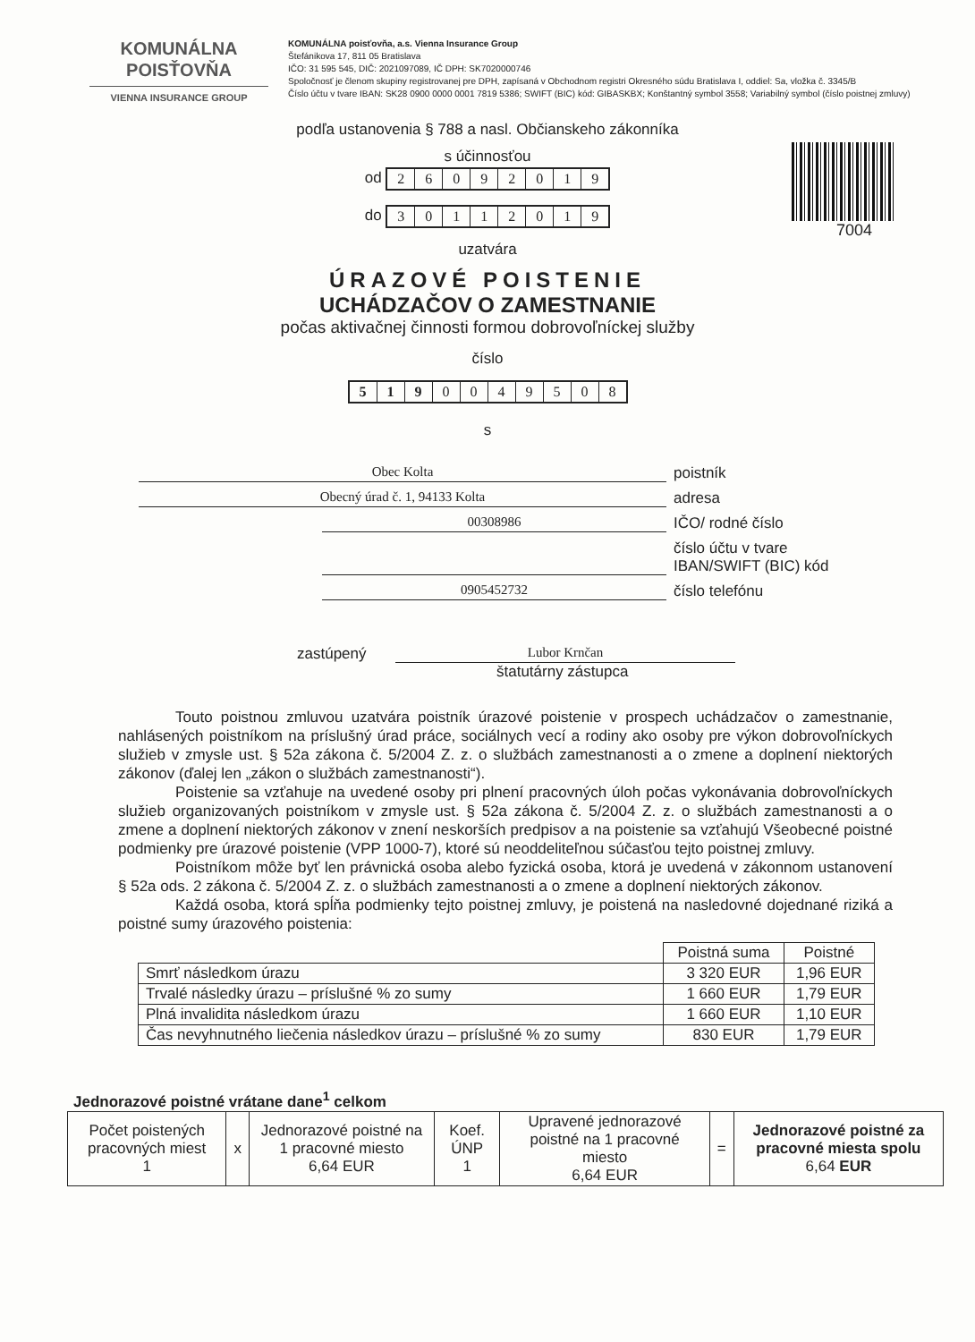KOMUNÁLNA
POISŤOVŇA
VIENNA INSURANCE GROUP
KOMUNÁLNA poisťovňa, a.s. Vienna Insurance Group
Štefánikova 17, 811 05 Bratislava
IČO: 31 595 545, DIČ: 2021097089, IČ DPH: SK7020000746
Spoločnosť je členom skupiny registrovanej pre DPH, zapísaná v Obchodnom registri Okresného súdu Bratislava I, oddiel: Sa, vložka č. 3345/B
Číslo účtu v tvare IBAN: SK28 0900 0000 0001 7819 5386; SWIFT (BIC) kód: GIBASKBX; Konštantný symbol 3558; Variabilný symbol (číslo poistnej zmluvy)
podľa ustanovenia § 788 a nasl. Občianskeho zákonníka
7004
s účinnosťou
od 26092019
do 30112019
uzatvára
ÚRAZOVÉ POISTENIE
UCHÁDZAČOV O ZAMESTNANIE
počas aktivačnej činnosti formou dobrovoľníckej služby
číslo
5190049508
s
Obec Kolta
poistník
Obecný úrad č. 1, 94133 Kolta
adresa
00308986
IČO/ rodné číslo
číslo účtu v tvare
IBAN/SWIFT (BIC) kód
0905452732
číslo telefónu
zastúpený
Lubor Krnčan
štatutárny zástupca
Touto poistnou zmluvou uzatvára poistník úrazové poistenie v prospech uchádzačov o zamestnanie, nahlásených poistníkom na príslušný úrad práce, sociálnych vecí a rodiny ako osoby pre výkon dobrovoľníckych služieb v zmysle ust. § 52a zákona č. 5/2004 Z. z. o službách zamestnanosti a o zmene a doplnení niektorých zákonov (ďalej len „zákon o službách zamestnanosti“).
Poistenie sa vzťahuje na uvedené osoby pri plnení pracovných úloh počas vykonávania dobrovoľníckych služieb organizovaných poistníkom v zmysle ust. § 52a zákona č. 5/2004 Z. z. o službách zamestnanosti a o zmene a doplnení niektorých zákonov v znení neskorších predpisov a na poistenie sa vzťahujú Všeobecné poistné podmienky pre úrazové poistenie (VPP 1000-7), ktoré sú neoddeliteľnou súčasťou tejto poistnej zmluvy.
Poistníkom môže byť len právnická osoba alebo fyzická osoba, ktorá je uvedená v zákonnom ustanovení § 52a ods. 2 zákona č. 5/2004 Z. z. o službách zamestnanosti a o zmene a doplnení niektorých zákonov.
Každá osoba, ktorá spĺňa podmienky tejto poistnej zmluvy, je poistená na nasledovné dojednané riziká a poistné sumy úrazového poistenia:
| | Poistná suma | Poistné |
| --- | --- | --- |
| Smrť následkom úrazu | 3 320 EUR | 1,96 EUR |
| Trvalé následky úrazu – príslušné % zo sumy | 1 660 EUR | 1,79 EUR |
| Plná invalidita následkom úrazu | 1 660 EUR | 1,10 EUR |
| Čas nevyhnutného liečenia následkov úrazu – príslušné % zo sumy | 830 EUR | 1,79 EUR |
Jednorazové poistné vrátane dane<sup>1</sup> celkom
| Počet poistených pracovných miest 1 | x | Jednorazové poistné na 1 pracovné miesto 6,64 EUR | Koef. ÚNP 1 | Upravené jednorazové poistné na 1 pracovné miesto 6,64 EUR | = | Jednorazové poistné za pracovné miesta spolu 6,64 EUR |